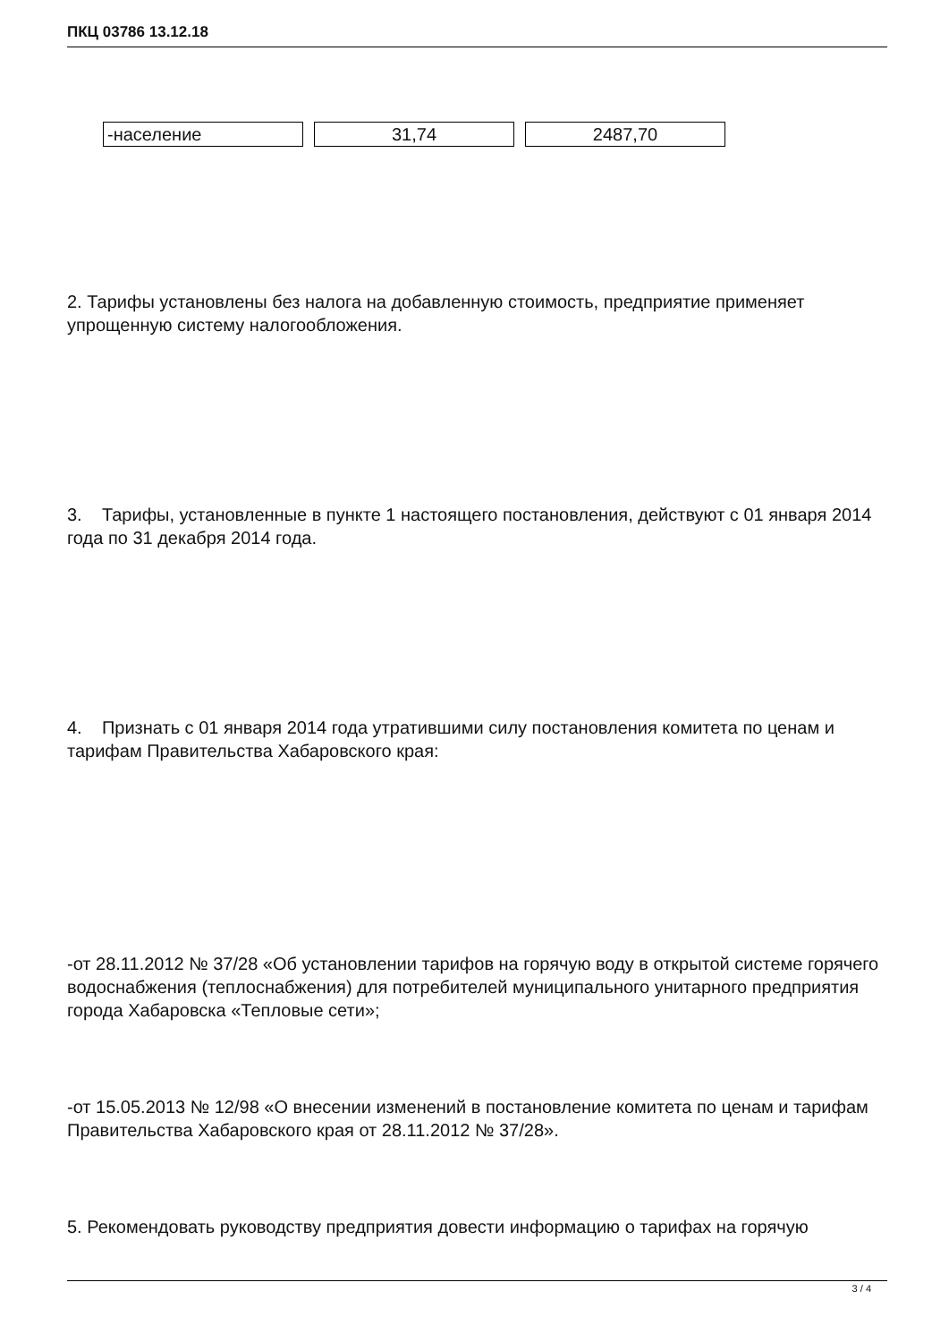ПКЦ 03786 13.12.18
| -население | 31,74 | 2487,70 |
2. Тарифы установлены без налога на добавленную стоимость, предприятие применяет упрощенную систему налогообложения.
3. Тарифы, установленные в пункте 1 настоящего постановления, действуют с 01 января 2014 года по 31 декабря 2014 года.
4. Признать с 01 января 2014 года утратившими силу постановления комитета по ценам и тарифам Правительства Хабаровского края:
-от 28.11.2012 № 37/28 «Об установлении тарифов на горячую воду в открытой системе горячего водоснабжения (теплоснабжения) для потребителей муниципального унитарного предприятия города Хабаровска «Тепловые сети»;
-от 15.05.2013 № 12/98 «О внесении изменений в постановление комитета по ценам и тарифам Правительства Хабаровского края от 28.11.2012 № 37/28».
5. Рекомендовать руководству предприятия довести информацию о тарифах на горячую
3 / 4